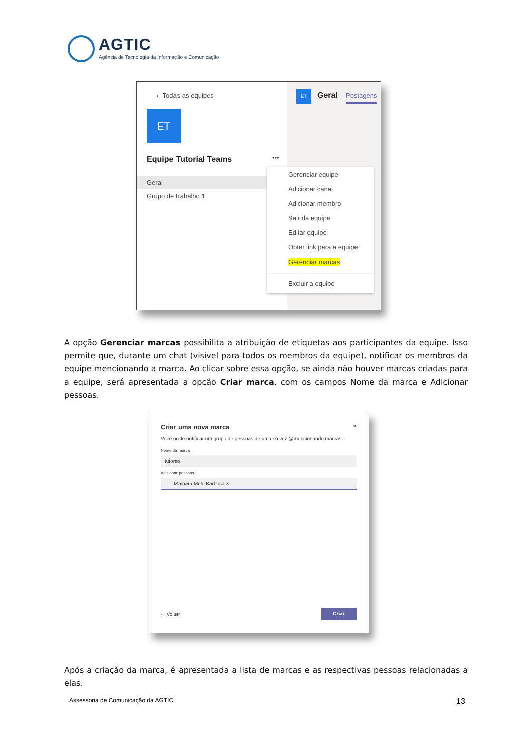AGTIC
Agência de Tecnologia da Informação e Comunicação
‹ Todas as equipes
ET
Equipe Tutorial Teams •••
Geral
Grupo de trabalho 1
ET Geral Postagens
Gerenciar equipe
Adicionar canal
Adicionar membro
Sair da equipe
Editar equipe
Obter link para a equipe
Gerenciar marcas
Excluir a equipe
A opção Gerenciar marcas possibilita a atribuição de etiquetas aos participantes da equipe. Isso permite que, durante um chat (visível para todos os membros da equipe), notificar os membros da equipe mencionando a marca. Ao clicar sobre essa opção, se ainda não houver marcas criadas para a equipe, será apresentada a opção Criar marca, com os campos Nome da marca e Adicionar pessoas.
Criar uma nova marca ×
Você pode notificar um grupo de pessoas de uma só vez @mencionando marcas.
Nome da marca
tutores
Adicionar pessoas
Mainara Melo Barbosa ×
‹ Voltar
Criar
Após a criação da marca, é apresentada a lista de marcas e as respectivas pessoas relacionadas a elas.
Assessoria de Comunicação da AGTIC
13